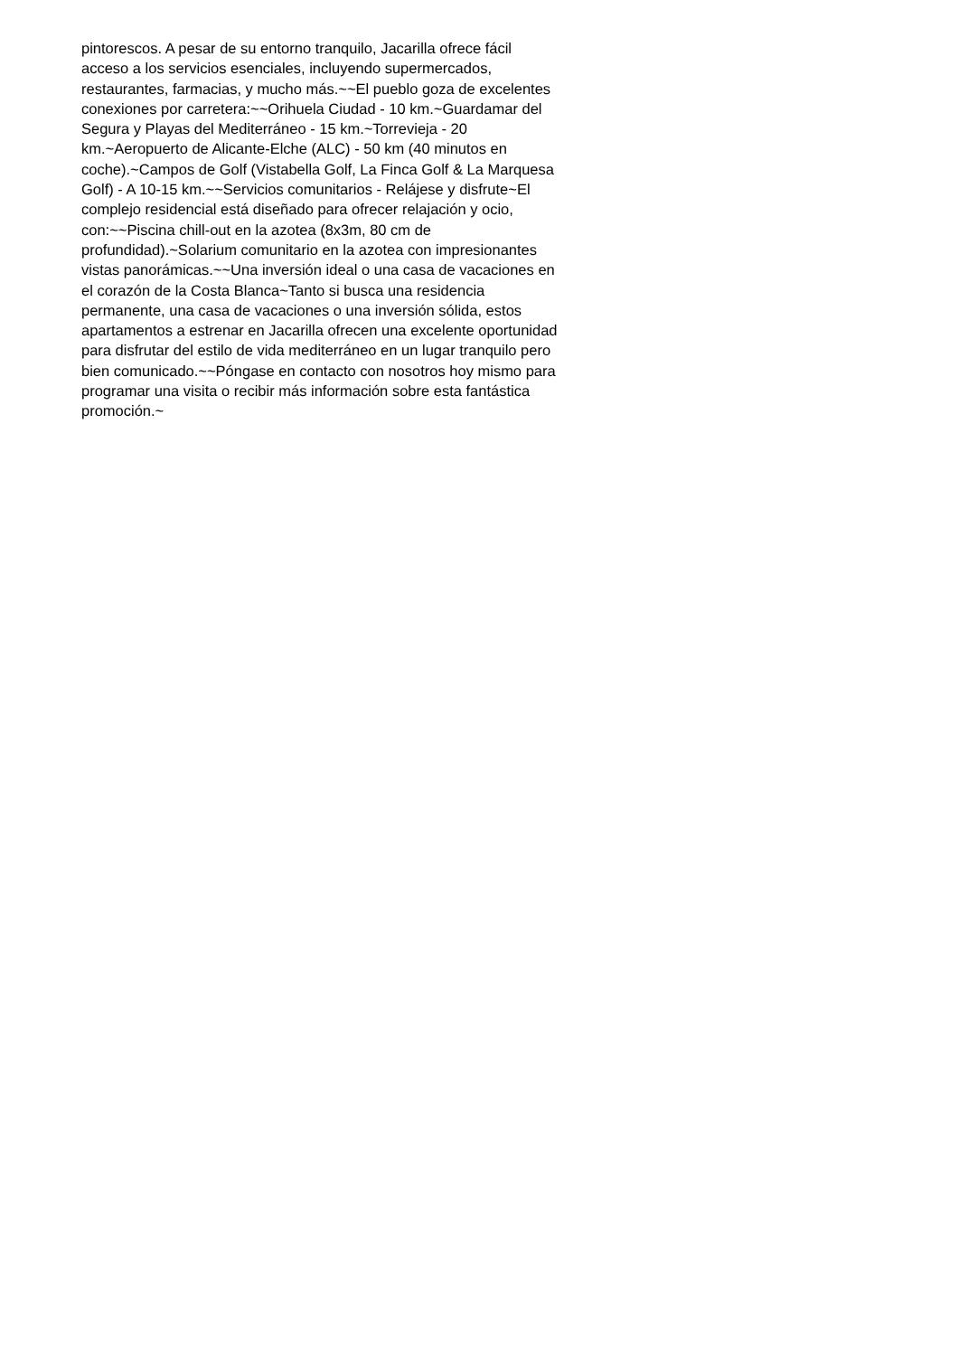pintorescos. A pesar de su entorno tranquilo, Jacarilla ofrece fácil
acceso a los servicios esenciales, incluyendo supermercados,
restaurantes, farmacias, y mucho más.~~El pueblo goza de excelentes
conexiones por carretera:~~Orihuela Ciudad - 10 km.~Guardamar del
Segura y Playas del Mediterráneo - 15 km.~Torrevieja - 20
km.~Aeropuerto de Alicante-Elche (ALC) - 50 km (40 minutos en
coche).~Campos de Golf (Vistabella Golf, La Finca Golf & La Marquesa
Golf) - A 10-15 km.~~Servicios comunitarios - Relájese y disfrute~El
complejo residencial está diseñado para ofrecer relajación y ocio,
con:~~Piscina chill-out en la azotea (8x3m, 80 cm de
profundidad).~Solarium comunitario en la azotea con impresionantes
vistas panorámicas.~~Una inversión ideal o una casa de vacaciones en
el corazón de la Costa Blanca~Tanto si busca una residencia
permanente, una casa de vacaciones o una inversión sólida, estos
apartamentos a estrenar en Jacarilla ofrecen una excelente oportunidad
para disfrutar del estilo de vida mediterráneo en un lugar tranquilo pero
bien comunicado.~~Póngase en contacto con nosotros hoy mismo para
programar una visita o recibir más información sobre esta fantástica
promoción.~